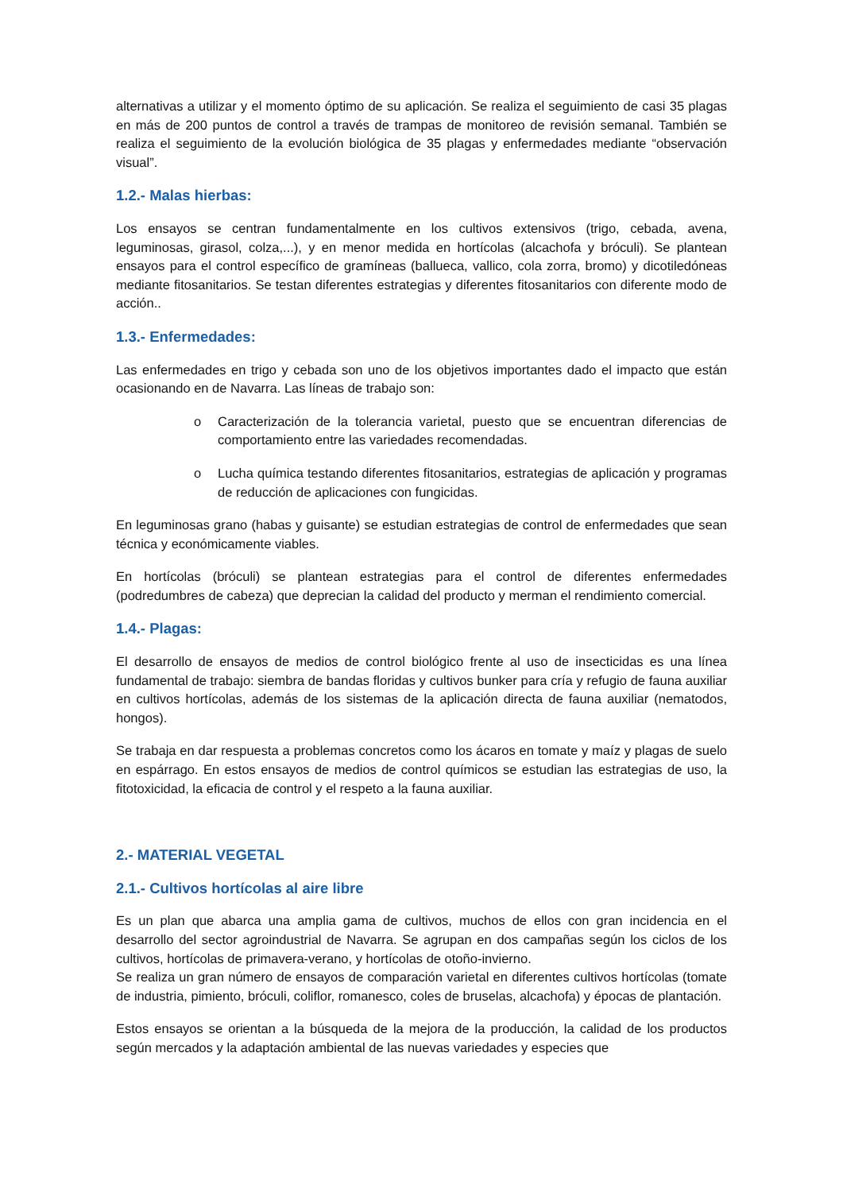alternativas a utilizar y el momento óptimo de su aplicación. Se realiza el seguimiento de casi 35 plagas en más de 200 puntos de control a través de trampas de monitoreo de revisión semanal. También se realiza el seguimiento de la evolución biológica de 35 plagas y enfermedades mediante “observación visual”.
1.2.- Malas hierbas:
Los ensayos se centran fundamentalmente en los cultivos extensivos (trigo, cebada, avena, leguminosas, girasol, colza,...), y en menor medida en hortícolas (alcachofa y bróculi). Se plantean ensayos para el control específico de gramíneas (ballueca, vallico, cola zorra, bromo) y dicotiledóneas mediante fitosanitarios. Se testan diferentes estrategias y diferentes fitosanitarios con diferente modo de acción..
1.3.- Enfermedades:
Las enfermedades en trigo y cebada son uno de los objetivos importantes dado el impacto que están ocasionando en de Navarra. Las líneas de trabajo son:
o Caracterización de la tolerancia varietal, puesto que se encuentran diferencias de comportamiento entre las variedades recomendadas.
o Lucha química testando diferentes fitosanitarios, estrategias de aplicación y programas de reducción de aplicaciones con fungicidas.
En leguminosas grano (habas y guisante) se estudian estrategias de control de enfermedades que sean técnica y económicamente viables.
En hortícolas (bróculi) se plantean estrategias para el control de diferentes enfermedades (podredumbres de cabeza) que deprecian la calidad del producto y merman el rendimiento comercial.
1.4.- Plagas:
El desarrollo de ensayos de medios de control biológico frente al uso de insecticidas es una línea fundamental de trabajo: siembra de bandas floridas y cultivos bunker para cría y refugio de fauna auxiliar en cultivos hortícolas, además de los sistemas de la aplicación directa de fauna auxiliar (nematodos, hongos).
Se trabaja en dar respuesta a problemas concretos como los ácaros en tomate y maíz y plagas de suelo en espárrago. En estos ensayos de medios de control químicos se estudian las estrategias de uso, la fitotoxicidad, la eficacia de control y el respeto a la fauna auxiliar.
2.- MATERIAL VEGETAL
2.1.- Cultivos hortícolas al aire libre
Es un plan que abarca una amplia gama de cultivos, muchos de ellos con gran incidencia en el desarrollo del sector agroindustrial de Navarra. Se agrupan en dos campañas según los ciclos de los cultivos, hortícolas de primavera-verano, y hortícolas de otoño-invierno.
Se realiza un gran número de ensayos de comparación varietal en diferentes cultivos hortícolas (tomate de industria, pimiento, bróculi, coliflor, romanesco, coles de bruselas, alcachofa) y épocas de plantación.
Estos ensayos se orientan a la búsqueda de la mejora de la producción, la calidad de los productos según mercados y la adaptación ambiental de las nuevas variedades y especies que